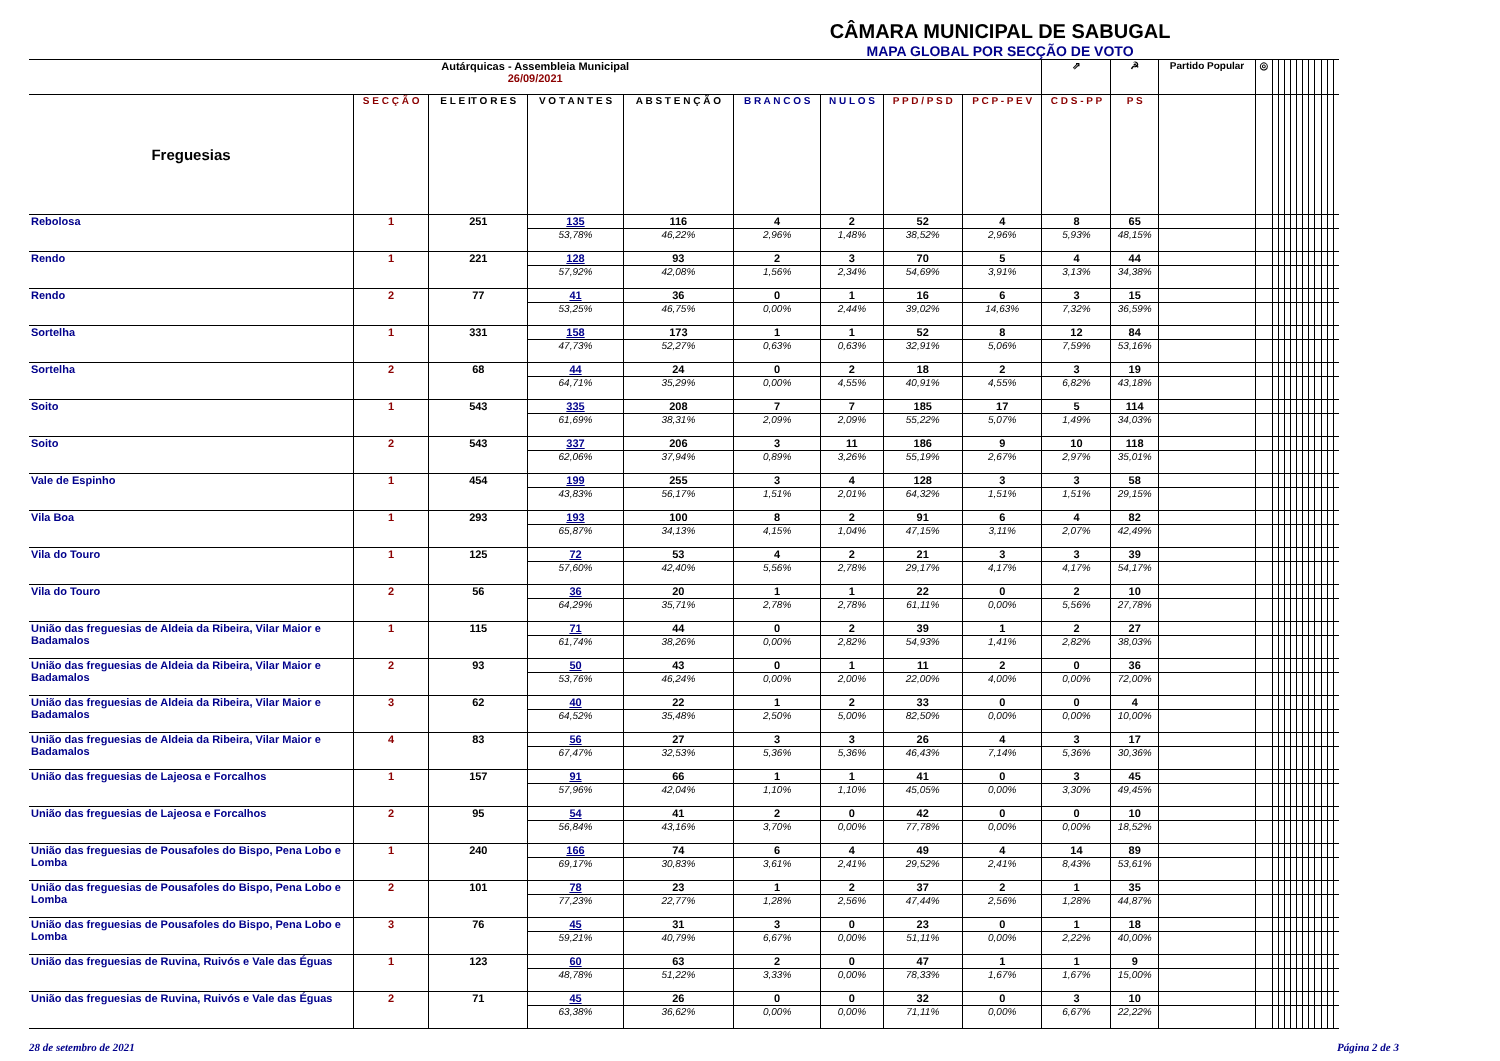CÂMARA MUNICIPAL DE SABUGAL
MAPA GLOBAL POR SECÇÃO DE VOTO
| Autárquicas - Assembleia Municipal 26/09/2021 | | | | | | | | | ⇗ | ☭ | Partido Popular | ◎ | | | | | | | | | | | |
| --- | --- | --- | --- | --- | --- | --- | --- | --- | --- | --- | --- | --- | --- | --- | --- | --- | --- | --- | --- | --- | --- | --- | --- |
| Freguesias | S E C Ç Ã O | E L E IT O R E S | V O T A N T E S | A B S T E N Ç Ã O | B R A N C O S | N U L O S | P P D / P S D | P C P - P E V | C D S - P P | P S | | | | | | | | | | | | | |
| Rebolosa | 1 | 251 | 135 | 116 | 4 | 2 | 52 | 4 | 8 | 65 | | | | | | | | | | | | | |
| | | | 53,78% | 46,22% | 2,96% | 1,48% | 38,52% | 2,96% | 5,93% | 48,15% | | | | | | | | | | | | | |
| Rendo | 1 | 221 | 128 | 93 | 2 | 3 | 70 | 5 | 4 | 44 | | | | | | | | | | | | | |
| | | | 57,92% | 42,08% | 1,56% | 2,34% | 54,69% | 3,91% | 3,13% | 34,38% | | | | | | | | | | | | | |
| Rendo | 2 | 77 | 41 | 36 | 0 | 1 | 16 | 6 | 3 | 15 | | | | | | | | | | | | | |
| | | | 53,25% | 46,75% | 0,00% | 2,44% | 39,02% | 14,63% | 7,32% | 36,59% | | | | | | | | | | | | | |
| Sortelha | 1 | 331 | 158 | 173 | 1 | 1 | 52 | 8 | 12 | 84 | | | | | | | | | | | | | |
| | | | 47,73% | 52,27% | 0,63% | 0,63% | 32,91% | 5,06% | 7,59% | 53,16% | | | | | | | | | | | | | |
| Sortelha | 2 | 68 | 44 | 24 | 0 | 2 | 18 | 2 | 3 | 19 | | | | | | | | | | | | | |
| | | | 64,71% | 35,29% | 0,00% | 4,55% | 40,91% | 4,55% | 6,82% | 43,18% | | | | | | | | | | | | | |
| Soito | 1 | 543 | 335 | 208 | 7 | 7 | 185 | 17 | 5 | 114 | | | | | | | | | | | | | |
| | | | 61,69% | 38,31% | 2,09% | 2,09% | 55,22% | 5,07% | 1,49% | 34,03% | | | | | | | | | | | | | |
| Soito | 2 | 543 | 337 | 206 | 3 | 11 | 186 | 9 | 10 | 118 | | | | | | | | | | | | | |
| | | | 62,06% | 37,94% | 0,89% | 3,26% | 55,19% | 2,67% | 2,97% | 35,01% | | | | | | | | | | | | | |
| Vale de Espinho | 1 | 454 | 199 | 255 | 3 | 4 | 128 | 3 | 3 | 58 | | | | | | | | | | | | | |
| | | | 43,83% | 56,17% | 1,51% | 2,01% | 64,32% | 1,51% | 1,51% | 29,15% | | | | | | | | | | | | | |
| Vila Boa | 1 | 293 | 193 | 100 | 8 | 2 | 91 | 6 | 4 | 82 | | | | | | | | | | | | | |
| | | | 65,87% | 34,13% | 4,15% | 1,04% | 47,15% | 3,11% | 2,07% | 42,49% | | | | | | | | | | | | | |
| Vila do Touro | 1 | 125 | 72 | 53 | 4 | 2 | 21 | 3 | 3 | 39 | | | | | | | | | | | | | |
| | | | 57,60% | 42,40% | 5,56% | 2,78% | 29,17% | 4,17% | 4,17% | 54,17% | | | | | | | | | | | | | |
| Vila do Touro | 2 | 56 | 36 | 20 | 1 | 1 | 22 | 0 | 2 | 10 | | | | | | | | | | | | | |
| | | | 64,29% | 35,71% | 2,78% | 2,78% | 61,11% | 0,00% | 5,56% | 27,78% | | | | | | | | | | | | | |
| União das freguesias de Aldeia da Ribeira, Vilar Maior e Badamalos | 1 | 115 | 71 | 44 | 0 | 2 | 39 | 1 | 2 | 27 | | | | | | | | | | | | | |
| | | | 61,74% | 38,26% | 0,00% | 2,82% | 54,93% | 1,41% | 2,82% | 38,03% | | | | | | | | | | | | | |
| União das freguesias de Aldeia da Ribeira, Vilar Maior e Badamalos | 2 | 93 | 50 | 43 | 0 | 1 | 11 | 2 | 0 | 36 | | | | | | | | | | | | | |
| | | | 53,76% | 46,24% | 0,00% | 2,00% | 22,00% | 4,00% | 0,00% | 72,00% | | | | | | | | | | | | | |
| União das freguesias de Aldeia da Ribeira, Vilar Maior e Badamalos | 3 | 62 | 40 | 22 | 1 | 2 | 33 | 0 | 0 | 4 | | | | | | | | | | | | | |
| | | | 64,52% | 35,48% | 2,50% | 5,00% | 82,50% | 0,00% | 0,00% | 10,00% | | | | | | | | | | | | | |
| União das freguesias de Aldeia da Ribeira, Vilar Maior e Badamalos | 4 | 83 | 56 | 27 | 3 | 3 | 26 | 4 | 3 | 17 | | | | | | | | | | | | | |
| | | | 67,47% | 32,53% | 5,36% | 5,36% | 46,43% | 7,14% | 5,36% | 30,36% | | | | | | | | | | | | | |
| União das freguesias de Lajeosa e Forcalhos | 1 | 157 | 91 | 66 | 1 | 1 | 41 | 0 | 3 | 45 | | | | | | | | | | | | | |
| | | | 57,96% | 42,04% | 1,10% | 1,10% | 45,05% | 0,00% | 3,30% | 49,45% | | | | | | | | | | | | | |
| União das freguesias de Lajeosa e Forcalhos | 2 | 95 | 54 | 41 | 2 | 0 | 42 | 0 | 0 | 10 | | | | | | | | | | | | | |
| | | | 56,84% | 43,16% | 3,70% | 0,00% | 77,78% | 0,00% | 0,00% | 18,52% | | | | | | | | | | | | | |
| União das freguesias de Pousafoles do Bispo, Pena Lobo e Lomba | 1 | 240 | 166 | 74 | 6 | 4 | 49 | 4 | 14 | 89 | | | | | | | | | | | | | |
| | | | 69,17% | 30,83% | 3,61% | 2,41% | 29,52% | 2,41% | 8,43% | 53,61% | | | | | | | | | | | | | |
| União das freguesias de Pousafoles do Bispo, Pena Lobo e Lomba | 2 | 101 | 78 | 23 | 1 | 2 | 37 | 2 | 1 | 35 | | | | | | | | | | | | | |
| | | | 77,23% | 22,77% | 1,28% | 2,56% | 47,44% | 2,56% | 1,28% | 44,87% | | | | | | | | | | | | | |
| União das freguesias de Pousafoles do Bispo, Pena Lobo e Lomba | 3 | 76 | 45 | 31 | 3 | 0 | 23 | 0 | 1 | 18 | | | | | | | | | | | | | |
| | | | 59,21% | 40,79% | 6,67% | 0,00% | 51,11% | 0,00% | 2,22% | 40,00% | | | | | | | | | | | | | |
| União das freguesias de Ruvina, Ruivós e Vale das Éguas | 1 | 123 | 60 | 63 | 2 | 0 | 47 | 1 | 1 | 9 | | | | | | | | | | | | | |
| | | | 48,78% | 51,22% | 3,33% | 0,00% | 78,33% | 1,67% | 1,67% | 15,00% | | | | | | | | | | | | | |
| União das freguesias de Ruvina, Ruivós e Vale das Éguas | 2 | 71 | 45 | 26 | 0 | 0 | 32 | 0 | 3 | 10 | | | | | | | | | | | | | |
| | | | 63,38% | 36,62% | 0,00% | 0,00% | 71,11% | 0,00% | 6,67% | 22,22% | | | | | | | | | | | | | |
28 de setembro de 2021 Página 2 de 3